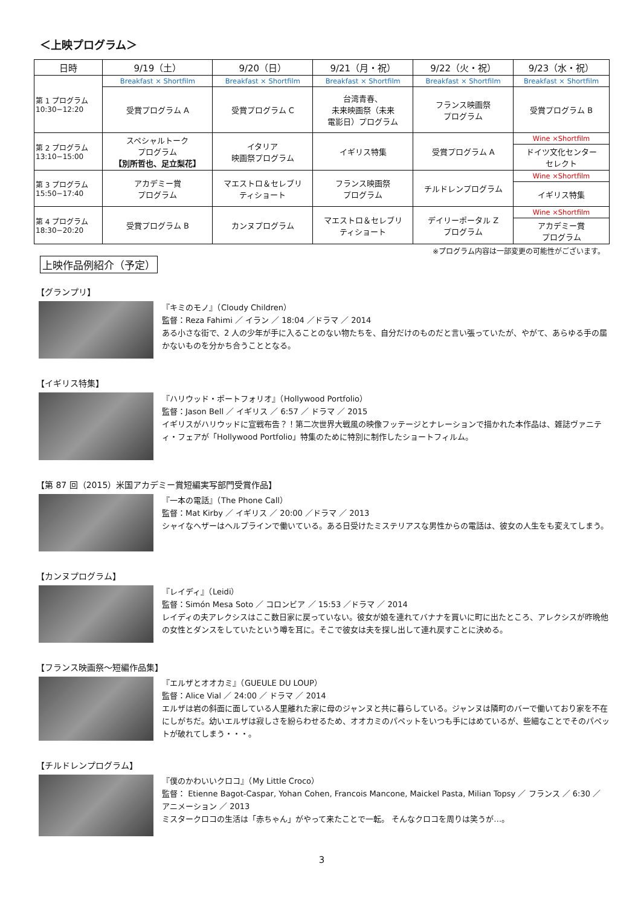＜上映プログラム＞
| 日時 | 9/19（土） | 9/20（日） | 9/21（月・祝） | 9/22（火・祝） | 9/23（水・祝） |
| --- | --- | --- | --- | --- | --- |
| 第 1 プログラム 10:30−12:20 | Breakfast × Shortfilm | Breakfast × Shortfilm | Breakfast × Shortfilm | Breakfast × Shortfilm | Breakfast × Shortfilm |
| | 受賞プログラム A | 受賞プログラム C | 台湾青春、 未来映画祭（未来 電影日）プログラム | フランス映画祭 プログラム | 受賞プログラム B |
| 第 2 プログラム 13:10−15:00 | スペシャルトーク プログラム 【別所哲也、足立梨花】 | イタリア 映画祭プログラム | イギリス特集 | 受賞プログラム A | Wine ×Shortfilm |
| | | | | | ドイツ文化センター セレクト |
| 第 3 プログラム 15:50−17:40 | アカデミー賞 プログラム | マエストロ＆セレブリ ティショート | フランス映画祭 プログラム | チルドレンプログラム | Wine ×Shortfilm |
| | | | | | イギリス特集 |
| 第 4 プログラム 18:30−20:20 | 受賞プログラム B | カンヌプログラム | マエストロ＆セレブリ ティショート | デイリーポータル Z プログラム | Wine ×Shortfilm |
| | | | | | アカデミー賞 プログラム |
※プログラム内容は一部変更の可能性がございます。
上映作品例紹介（予定）
【グランプリ】
『キミのモノ』（Cloudy Children）
監督：Reza Fahimi ／ イラン ／ 18:04 ／ドラマ ／ 2014
ある小さな街で、2 人の少年が手に入ることのない物たちを、自分だけのものだと言い張っていたが、やがて、あらゆる手の届かないものを分かち合うこととなる。
【イギリス特集】
『ハリウッド・ポートフォリオ』（Hollywood Portfolio）
監督：Jason Bell ／ イギリス ／ 6:57 ／ ドラマ ／ 2015
イギリスがハリウッドに宣戦布告？！第二次世界大戦風の映像フッテージとナレーションで描かれた本作品は、雑誌ヴァニティ・フェアが「Hollywood Portfolio」特集のために特別に制作したショートフィルム。
【第 87 回（2015）米国アカデミー賞短編実写部門受賞作品】
『一本の電話』（The Phone Call）
監督：Mat Kirby ／ イギリス ／ 20:00 ／ドラマ ／ 2013
シャイなヘザーはヘルプラインで働いている。ある日受けたミステリアスな男性からの電話は、彼女の人生をも変えてしまう。
【カンヌプログラム】
『レイディ』（Leidi）
監督：Simón Mesa Soto ／ コロンビア ／ 15:53 ／ドラマ ／ 2014
レイディの夫アレクシスはここ数日家に戻っていない。彼女が娘を連れてバナナを買いに町に出たところ、アレクシスが昨晩他の女性とダンスをしていたという噂を耳に。そこで彼女は夫を探し出して連れ戻すことに決める。
【フランス映画祭～短編作品集】
『エルザとオオカミ』（GUEULE DU LOUP）
監督：Alice Vial ／ 24:00 ／ ドラマ ／ 2014
エルザは岩の斜面に面している人里離れた家に母のジャンヌと共に暮らしている。ジャンヌは隣町のバーで働いており家を不在にしがちだ。幼いエルザは寂しさを紛らわせるため、オオカミのパペットをいつも手にはめているが、些細なことでそのパペットが破れてしまう・・・。
【チルドレンプログラム】
『僕のかわいいクロコ』（My Little Croco）
監督： Etienne Bagot-Caspar, Yohan Cohen, Francois Mancone, Maickel Pasta, Milian Topsy ／ フランス ／ 6:30 ／ アニメーション ／ 2013
ミスタークロコの生活は「赤ちゃん」がやって来たことで一転。 そんなクロコを周りは笑うが…。
3